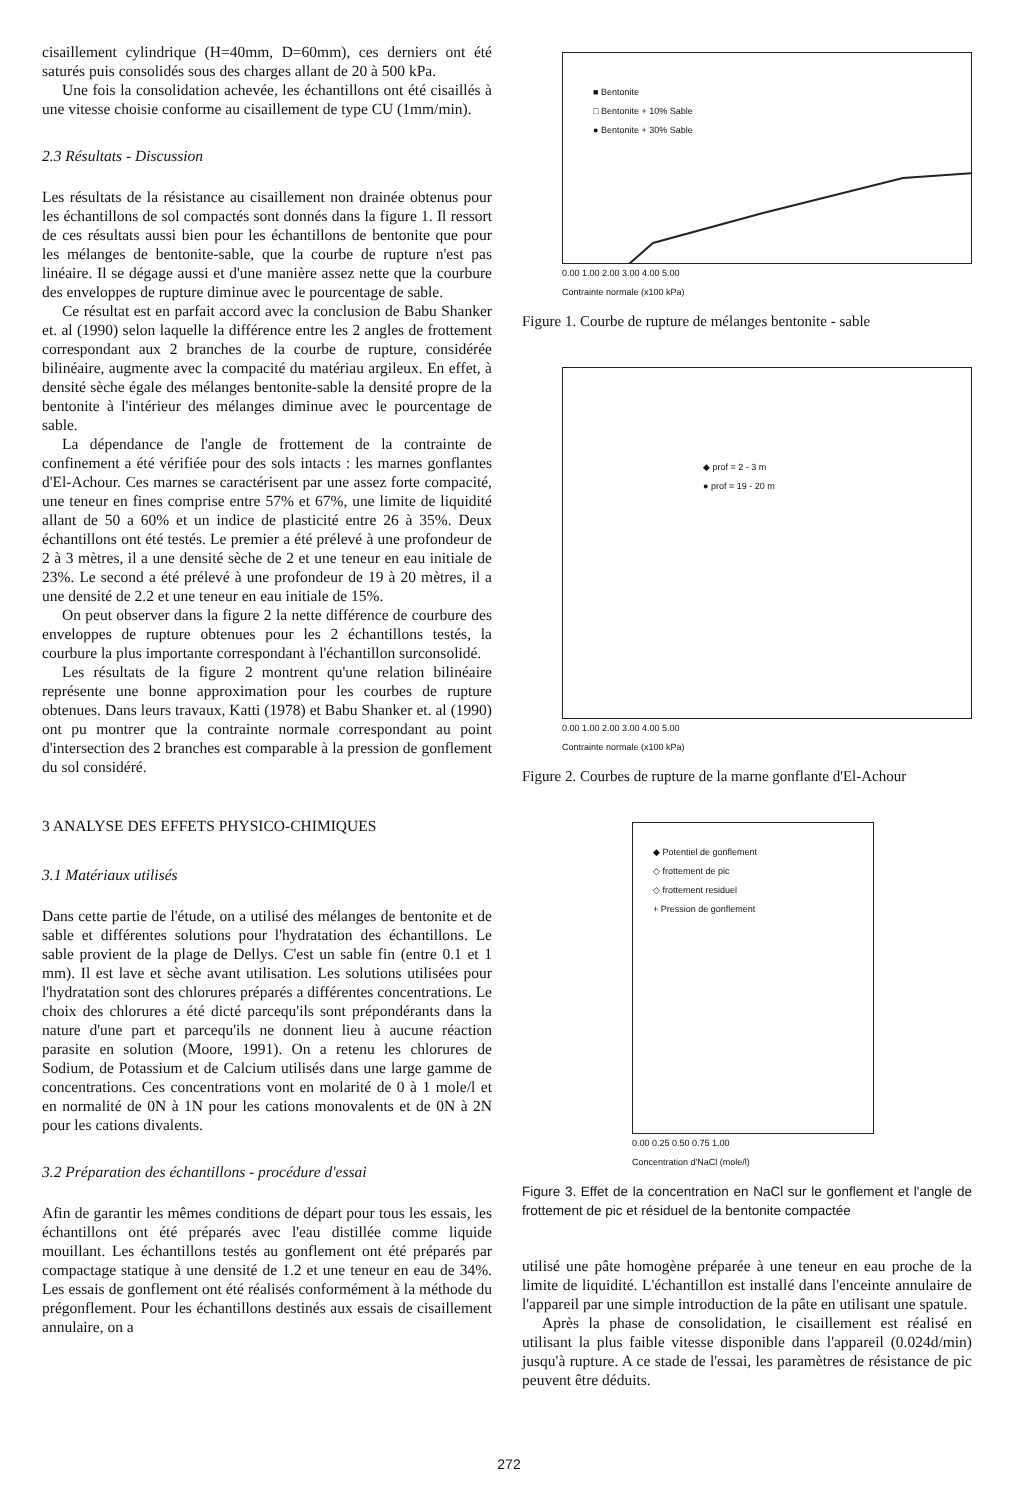cisaillement cylindrique (H=40mm, D=60mm), ces derniers ont été saturés puis consolidés sous des charges allant de 20 à 500 kPa.
Une fois la consolidation achevée, les échantillons ont été cisaillés à une vitesse choisie conforme au cisaillement de type CU (1mm/min).
2.3 Résultats - Discussion
Les résultats de la résistance au cisaillement non drainée obtenus pour les échantillons de sol compactés sont donnés dans la figure 1. Il ressort de ces résultats aussi bien pour les échantillons de bentonite que pour les mélanges de bentonite-sable, que la courbe de rupture n'est pas linéaire. Il se dégage aussi et d'une manière assez nette que la courbure des enveloppes de rupture diminue avec le pourcentage de sable.
Ce résultat est en parfait accord avec la conclusion de Babu Shanker et. al (1990) selon laquelle la différence entre les 2 angles de frottement correspondant aux 2 branches de la courbe de rupture, considérée bilinéaire, augmente avec la compacité du matériau argileux. En effet, à densité sèche égale des mélanges bentonite-sable la densité propre de la bentonite à l'intérieur des mélanges diminue avec le pourcentage de sable.
La dépendance de l'angle de frottement de la contrainte de confinement a été vérifiée pour des sols intacts : les marnes gonflantes d'El-Achour. Ces marnes se caractérisent par une assez forte compacité, une teneur en fines comprise entre 57% et 67%, une limite de liquidité allant de 50 a 60% et un indice de plasticité entre 26 à 35%. Deux échantillons ont été testés. Le premier a été prélevé à une profondeur de 2 à 3 mètres, il a une densité sèche de 2 et une teneur en eau initiale de 23%. Le second a été prélevé à une profondeur de 19 à 20 mètres, il a une densité de 2.2 et une teneur en eau initiale de 15%.
On peut observer dans la figure 2 la nette différence de courbure des enveloppes de rupture obtenues pour les 2 échantillons testés, la courbure la plus importante correspondant à l'échantillon surconsolidé.
Les résultats de la figure 2 montrent qu'une relation bilinéaire représente une bonne approximation pour les courbes de rupture obtenues. Dans leurs travaux, Katti (1978) et Babu Shanker et. al (1990) ont pu montrer que la contrainte normale correspondant au point d'intersection des 2 branches est comparable à la pression de gonflement du sol considéré.
3 ANALYSE DES EFFETS PHYSICO-CHIMIQUES
3.1 Matériaux utilisés
Dans cette partie de l'étude, on a utilisé des mélanges de bentonite et de sable et différentes solutions pour l'hydratation des échantillons. Le sable provient de la plage de Dellys. C'est un sable fin (entre 0.1 et 1 mm). Il est lave et sèche avant utilisation. Les solutions utilisées pour l'hydratation sont des chlorures préparés a différentes concentrations. Le choix des chlorures a été dicté parcequ'ils sont prépondérants dans la nature d'une part et parcequ'ils ne donnent lieu à aucune réaction parasite en solution (Moore, 1991). On a retenu les chlorures de Sodium, de Potassium et de Calcium utilisés dans une large gamme de concentrations. Ces concentrations vont en molarité de 0 à 1 mole/l et en normalité de 0N à 1N pour les cations monovalents et de 0N à 2N pour les cations divalents.
3.2 Préparation des échantillons - procédure d'essai
Afin de garantir les mêmes conditions de départ pour tous les essais, les échantillons ont été préparés avec l'eau distillée comme liquide mouillant. Les échantillons testés au gonflement ont été préparés par compactage statique à une densité de 1.2 et une teneur en eau de 34%. Les essais de gonflement ont été réalisés conformément à la méthode du prégonflement. Pour les échantillons destinés aux essais de cisaillement annulaire, on a
■ Bentonite
□ Bentonite + 10% Sable
● Bentonite + 30% Sable
0.00 1.00 2.00 3.00 4.00 5.00
Contrainte normale (x100 kPa)
Figure 1. Courbe de rupture de mélanges bentonite - sable
◆ prof = 2 - 3 m
● prof = 19 - 20 m
0.00 1.00 2.00 3.00 4.00 5.00
Contrainte normale (x100 kPa)
Figure 2. Courbes de rupture de la marne gonflante d'El-Achour
◆ Potentiel de gonflement
◇ frottement de pic
◇ frottement residuel
+ Pression de gonflement
0.00 0.25 0.50 0.75 1.00
Concentration d'NaCl (mole/l)
Figure 3. Effet de la concentration en NaCl sur le gonflement et l'angle de frottement de pic et résiduel de la bentonite compactée
utilisé une pâte homogène préparée à une teneur en eau proche de la limite de liquidité. L'échantillon est installé dans l'enceinte annulaire de l'appareil par une simple introduction de la pâte en utilisant une spatule.
Après la phase de consolidation, le cisaillement est réalisé en utilisant la plus faible vitesse disponible dans l'appareil (0.024d/min) jusqu'à rupture. A ce stade de l'essai, les paramètres de résistance de pic peuvent être déduits.
272